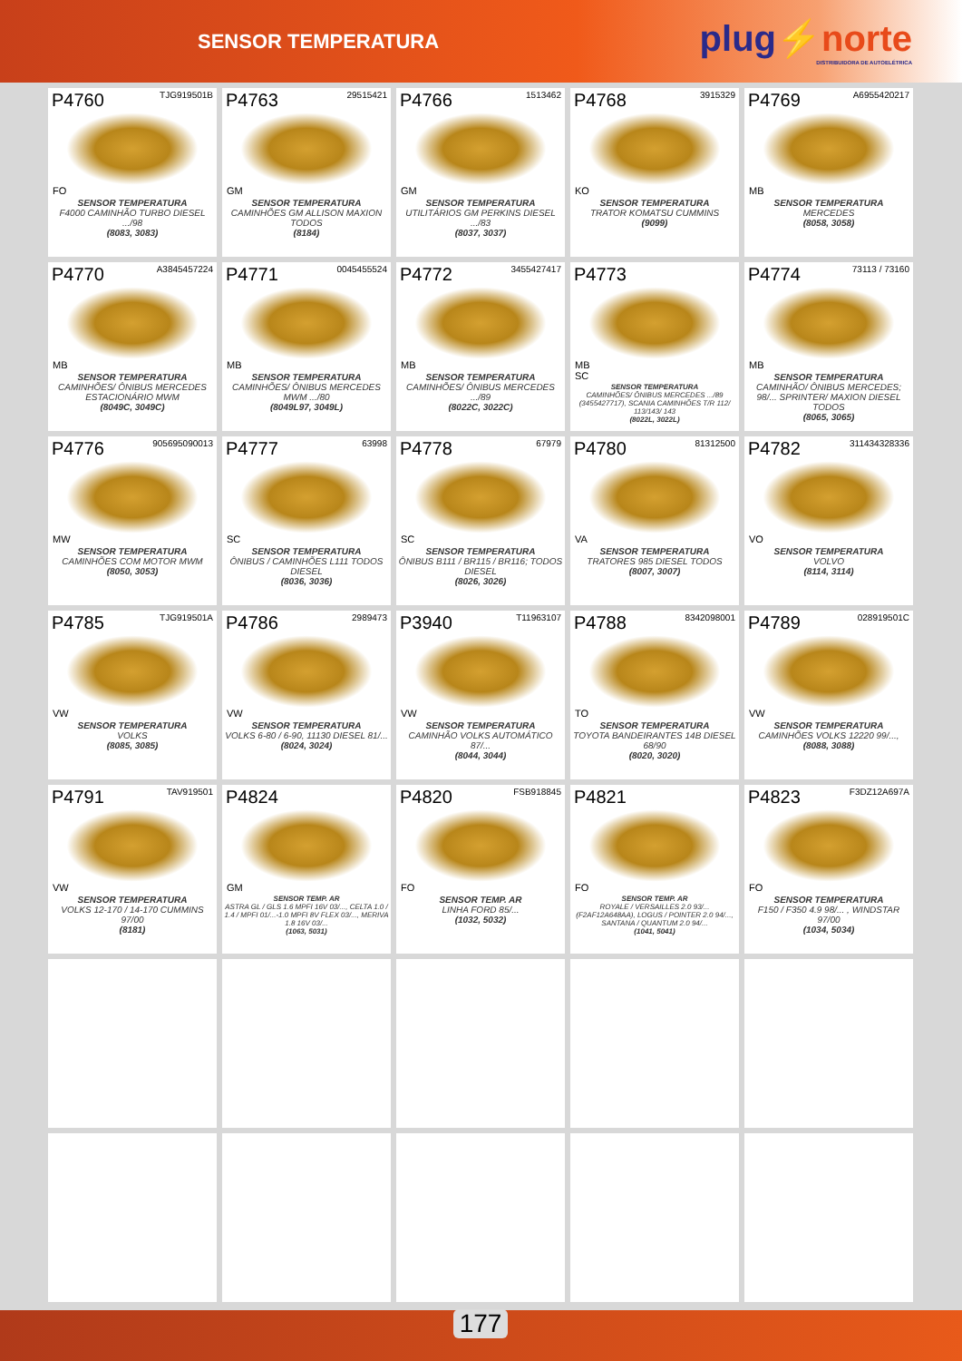SENSOR TEMPERATURA
plug⚡norte
DISTRIBUIDORA DE AUTOELÉTRICA
P4760 TJG919501B
FO
SENSOR TEMPERATURA
F4000 CAMINHÃO TURBO DIESEL .../98
(8083, 3083)
P4763 29515421
GM
SENSOR TEMPERATURA
CAMINHÕES GM ALLISON MAXION TODOS
(8184)
P4766 1513462
GM
SENSOR TEMPERATURA
UTILITÁRIOS GM PERKINS DIESEL .../83
(8037, 3037)
P4768 3915329
KO
SENSOR TEMPERATURA
TRATOR KOMATSU CUMMINS
(9099)
P4769 A6955420217
MB
SENSOR TEMPERATURA
MERCEDES
(8058, 3058)
P4770 A3845457224
MB
SENSOR TEMPERATURA
CAMINHÕES/ ÔNIBUS MERCEDES ESTACIONÁRIO MWM
(8049C, 3049C)
P4771 0045455524
MB
SENSOR TEMPERATURA
CAMINHÕES/ ÔNIBUS MERCEDES MWM .../80
(8049L97, 3049L)
P4772 3455427417
MB
SENSOR TEMPERATURA
CAMINHÕES/ ÔNIBUS MERCEDES .../89
(8022C, 3022C)
P4773
MB
SC
SENSOR TEMPERATURA
CAMINHÕES/ ÔNIBUS MERCEDES .../89 (3455427717), SCANIA CAMINHÕES T/R 112/ 113/143/ 143
(8022L, 3022L)
P4774 73113 / 73160
MB
SENSOR TEMPERATURA
CAMINHÃO/ ÔNIBUS MERCEDES; 98/... SPRINTER/ MAXION DIESEL TODOS
(8065, 3065)
P4776 905695090013
MW
SENSOR TEMPERATURA
CAMINHÕES COM MOTOR MWM
(8050, 3053)
P4777 63998
SC
SENSOR TEMPERATURA
ÔNIBUS / CAMINHÕES L111 TODOS DIESEL
(8036, 3036)
P4778 67979
SC
SENSOR TEMPERATURA
ÔNIBUS B111 / BR115 / BR116; TODOS DIESEL
(8026, 3026)
P4780 81312500
VA
SENSOR TEMPERATURA
TRATORES 985 DIESEL TODOS
(8007, 3007)
P4782 311434328336
VO
SENSOR TEMPERATURA
VOLVO
(8114, 3114)
P4785 TJG919501A
VW
SENSOR TEMPERATURA
VOLKS
(8085, 3085)
P4786 2989473
VW
SENSOR TEMPERATURA
VOLKS 6-80 / 6-90, 11130 DIESEL 81/...
(8024, 3024)
P3940 T11963107
VW
SENSOR TEMPERATURA
CAMINHÃO VOLKS AUTOMÁTICO 87/...
(8044, 3044)
P4788 8342098001
TO
SENSOR TEMPERATURA
TOYOTA BANDEIRANTES 14B DIESEL 68/90
(8020, 3020)
P4789 028919501C
VW
SENSOR TEMPERATURA
CAMINHÕES VOLKS 12220 99/...,
(8088, 3088)
P4791 TAV919501
VW
SENSOR TEMPERATURA
VOLKS 12-170 / 14-170 CUMMINS 97/00
(8181)
P4824
GM
SENSOR TEMP. AR
ASTRA GL / GLS 1.6 MPFI 16V 03/..., CELTA 1.0 / 1.4 / MPFI 01/...-1.0 MPFI 8V FLEX 03/..., MERIVA 1.8 16V 03/...
(1063, 5031)
P4820 FSB918845
FO
SENSOR TEMP. AR
LINHA FORD 85/...
(1032, 5032)
P4821
FO
SENSOR TEMP. AR
ROYALE / VERSAILLES 2.0 93/... (F2AF12A648AA), LOGUS / POINTER 2.0 94/..., SANTANA / QUANTUM 2.0 94/...
(1041, 5041)
P4823 F3DZ12A697A
FO
SENSOR TEMPERATURA
F150 / F350 4.9 98/... , WINDSTAR 97/00
(1034, 5034)
177